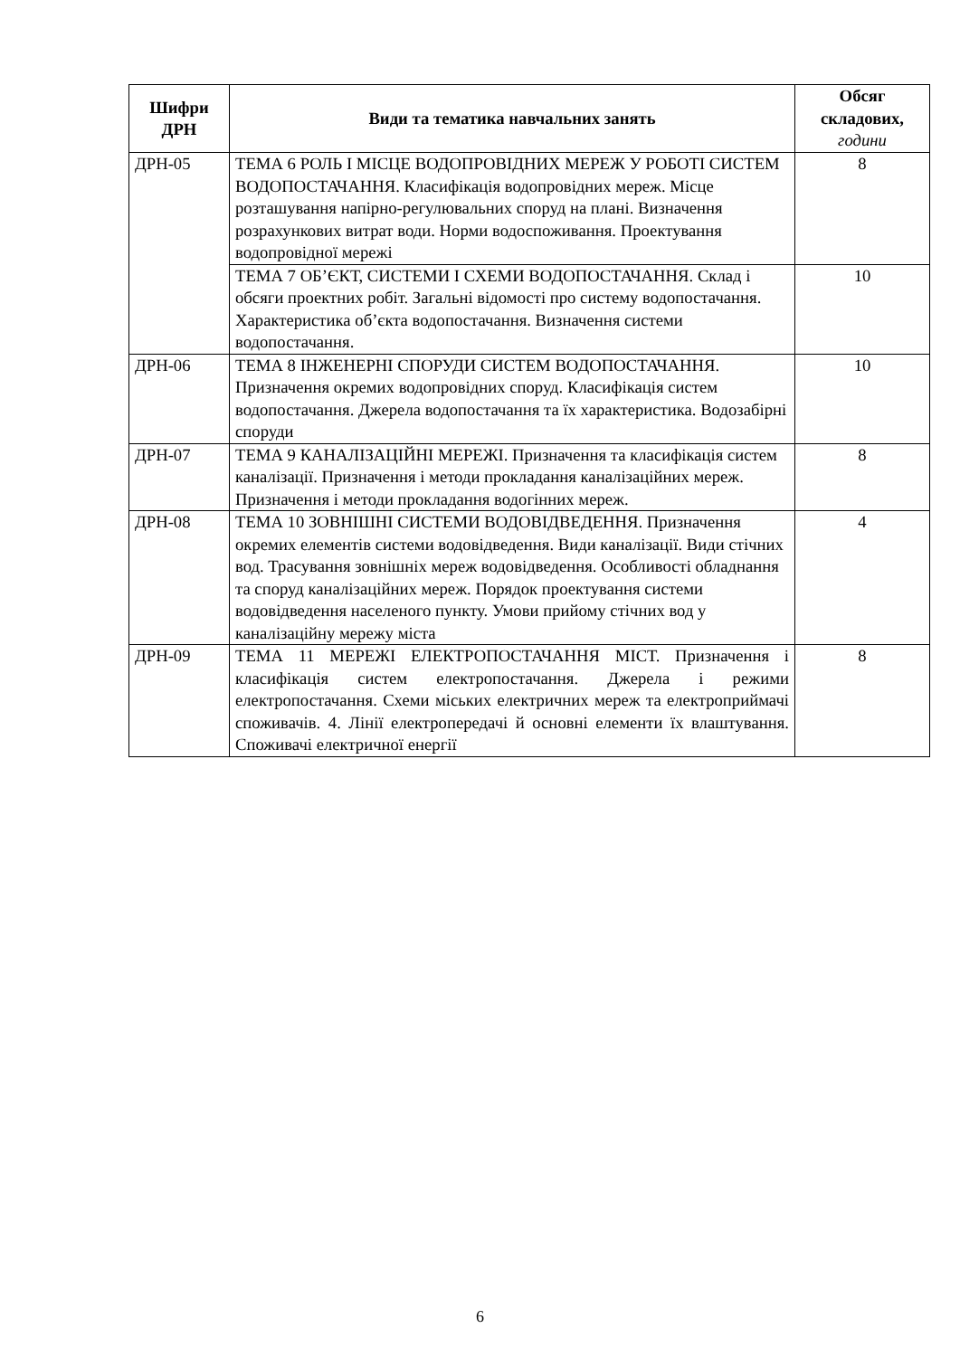| Шифри ДРН | Види та тематика навчальних занять | Обсяг складових, години |
| --- | --- | --- |
| ДРН-05 | ТЕМА 6 РОЛЬ І МІСЦЕ ВОДОПРОВІДНИХ МЕРЕЖ У РОБОТІ СИСТЕМ ВОДОПОСТАЧАННЯ. Класифікація водопровідних мереж. Місце розташування напірно-регулювальних споруд на плані. Визначення розрахункових витрат води. Норми водоспоживання. Проектування водопровідної мережі | 8 |
| | ТЕМА 7 ОБ’ЄКТ, СИСТЕМИ І СХЕМИ ВОДОПОСТАЧАННЯ. Склад і обсяги проектних робіт. Загальні відомості про систему водопостачання. Характеристика об’єкта водопостачання. Визначення системи водопостачання. | 10 |
| ДРН-06 | ТЕМА 8 ІНЖЕНЕРНІ СПОРУДИ СИСТЕМ ВОДОПОСТАЧАННЯ. Призначення окремих водопровідних споруд. Класифікація систем водопостачання. Джерела водопостачання та їх характеристика. Водозабірні споруди | 10 |
| ДРН-07 | ТЕМА 9 КАНАЛІЗАЦІЙНІ МЕРЕЖІ. Призначення та класифікація систем каналізації. Призначення і методи прокладання каналізаційних мереж. Призначення і методи прокладання водогінних мереж. | 8 |
| ДРН-08 | ТЕМА 10 ЗОВНІШНІ СИСТЕМИ ВОДОВІДВЕДЕННЯ. Призначення окремих елементів системи водовідведення. Види каналізації. Види стічних вод. Трасування зовнішніх мереж водовідведення. Особливості обладнання та споруд каналізаційних мереж. Порядок проектування системи водовідведення населеного пункту. Умови прийому стічних вод у каналізаційну мережу міста | 4 |
| ДРН-09 | ТЕМА 11 МЕРЕЖІ ЕЛЕКТРОПОСТАЧАННЯ МІСТ. Призначення і класифікація систем електропостачання. Джерела і режими електропостачання. Схеми міських електричних мереж та електроприймачі споживачів. 4. Лінії електропередачі й основні елементи їх влаштування. Споживачі електричної енергії | 8 |
6